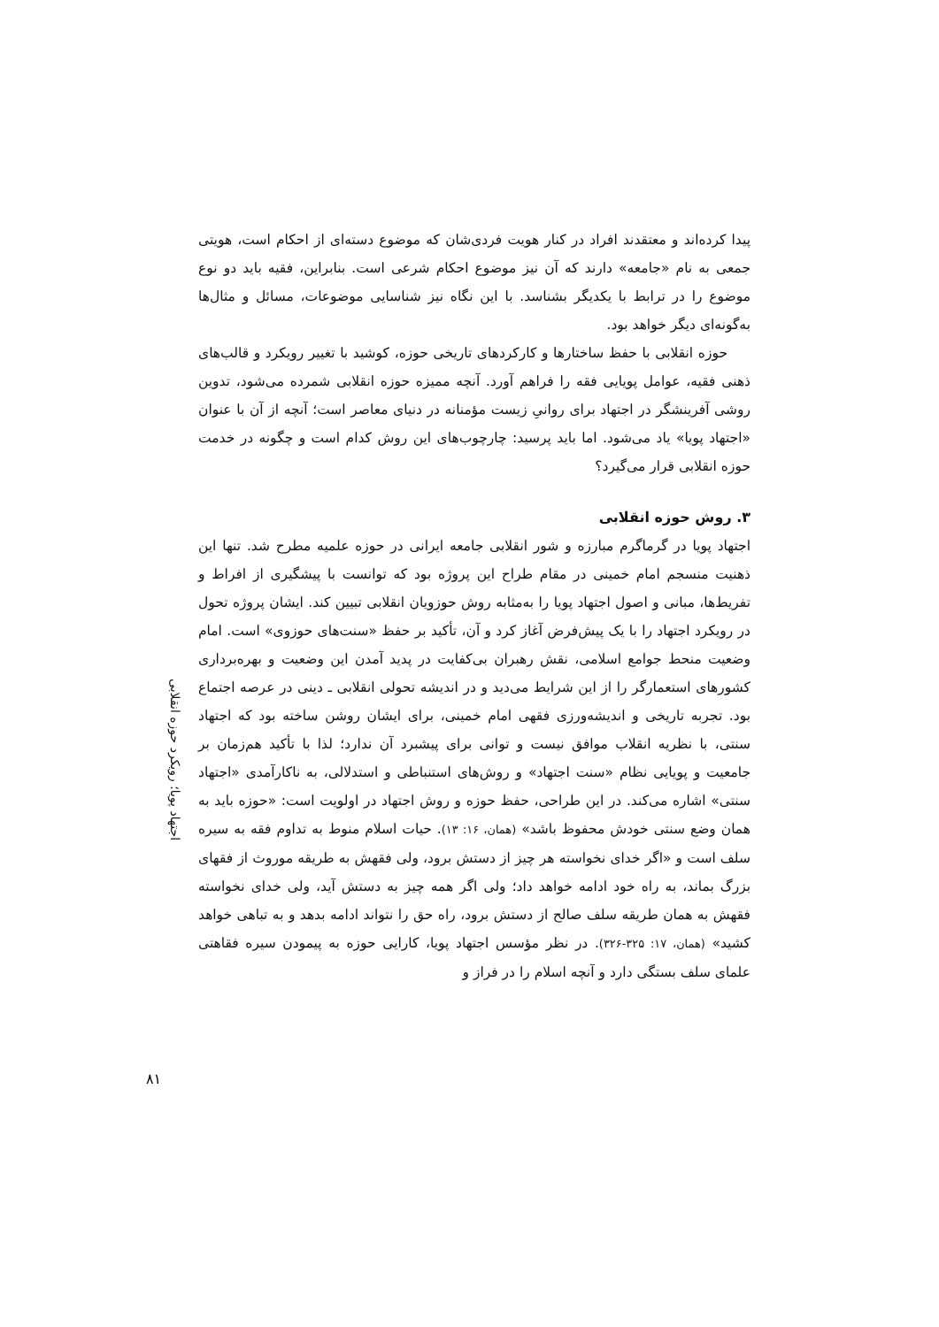پیدا کرده‌اند و معتقدند افراد در کنار هویت فردی‌شان که موضوع دسته‌ای از احکام است، هویتی جمعی به نام «جامعه» دارند که آن نیز موضوع احکام شرعی است. بنابراین، فقیه باید دو نوع موضوع را در ترابط با یکدیگر بشناسد. با این نگاه نیز شناسایی موضوعات، مسائل و مثال‌ها به‌گونه‌ای دیگر خواهد بود.
حوزه انقلابی با حفظ ساختارها و کارکردهای تاریخی حوزه، کوشید با تغییر رویکرد و قالب‌های ذهنی فقیه، عوامل پویایی فقه را فراهم آورد. آنچه ممیزه حوزه انقلابی شمرده می‌شود، تدوین روشی آفرینشگر در اجتهاد برای روانیِ زیست مؤمنانه در دنیای معاصر است؛ آنچه از آن با عنوان «اجتهاد پویا» یاد می‌شود. اما باید پرسید: چارچوب‌های این روش کدام است و چگونه در خدمت حوزه انقلابی قرار می‌گیرد؟
۳. روش حوزه انقلابی
اجتهاد پویا در گرماگرم مبارزه و شور انقلابی جامعه ایرانی در حوزه علمیه مطرح شد. تنها این ذهنیت منسجم امام خمینی در مقام طراح این پروژه بود که توانست با پیشگیری از افراط و تفریط‌ها، مبانی و اصول اجتهاد پویا را به‌مثابه روش حوزویان انقلابی تبیین کند. ایشان پروژه تحول در رویکرد اجتهاد را با یک پیش‌فرض آغاز کرد و آن، تأکید بر حفظ «سنت‌های حوزوی» است. امام وضعیت منحط جوامع اسلامی، نقش رهبران بی‌کفایت در پدید آمدن این وضعیت و بهره‌برداری کشورهای استعمارگر را از این شرایط می‌دید و در اندیشه تحولی انقلابی ـ دینی در عرصه اجتماع بود. تجربه تاریخی و اندیشه‌ورزی فقهی امام خمینی، برای ایشان روشن ساخته بود که اجتهاد سنتی، با نظریه انقلاب موافق نیست و توانی برای پیشبرد آن ندارد؛ لذا با تأکید هم‌زمان بر جامعیت و پویایی نظام «سنت اجتهاد» و روش‌های استنباطی و استدلالی، به ناکارآمدی «اجتهاد سنتی» اشاره می‌کند. در این طراحی، حفظ حوزه و روش اجتهاد در اولویت است: «حوزه باید به همان وضع سنتی خودش محفوظ باشد» (همان، ۱۶: ۱۳). حیات اسلام منوط به تداوم فقه به سیره سلف است و «اگر خدای نخواسته هر چیز از دستش برود، ولی فقهش به طریقه موروث از فقهای بزرگ بماند، به راه خود ادامه خواهد داد؛ ولی اگر همه چیز به دستش آید، ولی خدای نخواسته فقهش به همان طریقه سلف صالح از دستش برود، راه حق را نتواند ادامه بدهد و به تباهی خواهد کشید» (همان، ۱۷: ۳۲۵-۳۲۶). در نظر مؤسس اجتهاد پویا، کارایی حوزه به پیمودن سیره فقاهتی علمای سلف بستگی دارد و آنچه اسلام را در فراز و
اجتهاد پویا؛ رویکرد حوزه انقلابی
۸۱